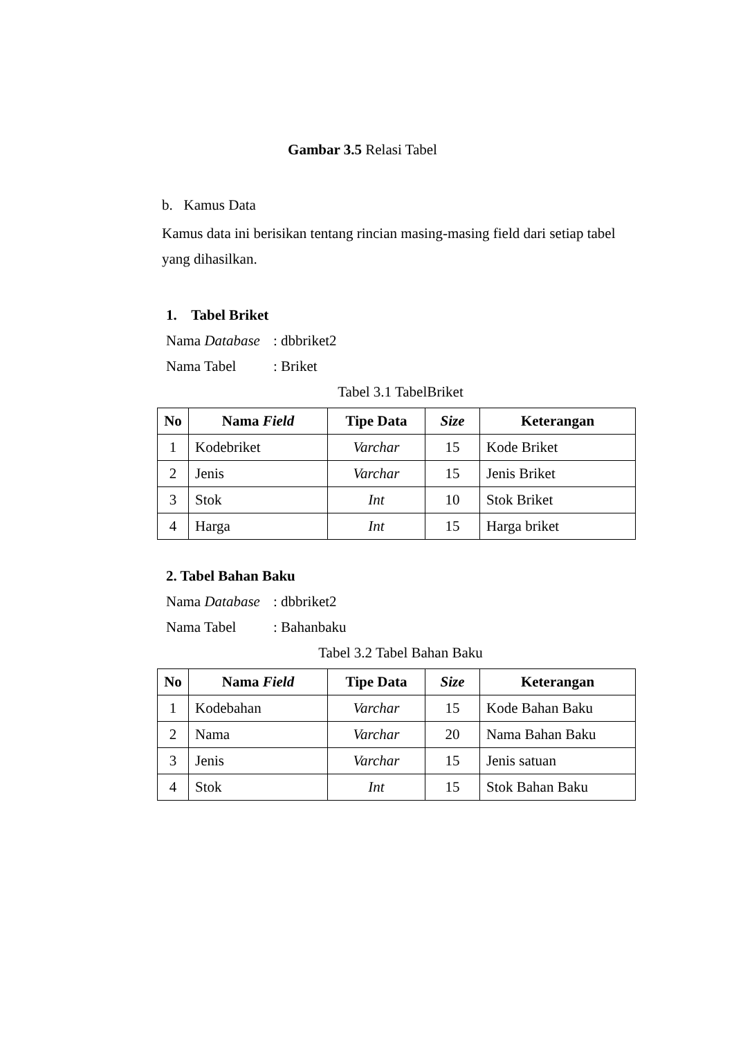Gambar 3.5 Relasi Tabel
b. Kamus Data
Kamus data ini berisikan tentang rincian masing-masing field dari setiap tabel yang dihasilkan.
1. Tabel Briket
Nama Database: dbbriket2
Nama Tabel: Briket
Tabel 3.1 TabelBriket
| No | Nama Field | Tipe Data | Size | Keterangan |
| --- | --- | --- | --- | --- |
| 1 | Kodebriket | Varchar | 15 | Kode Briket |
| 2 | Jenis | Varchar | 15 | Jenis Briket |
| 3 | Stok | Int | 10 | Stok Briket |
| 4 | Harga | Int | 15 | Harga briket |
2. Tabel Bahan Baku
Nama Database: dbbriket2
Nama Tabel: Bahanbaku
Tabel 3.2 Tabel Bahan Baku
| No | Nama Field | Tipe Data | Size | Keterangan |
| --- | --- | --- | --- | --- |
| 1 | Kodebahan | Varchar | 15 | Kode Bahan Baku |
| 2 | Nama | Varchar | 20 | Nama Bahan Baku |
| 3 | Jenis | Varchar | 15 | Jenis satuan |
| 4 | Stok | Int | 15 | Stok Bahan Baku |